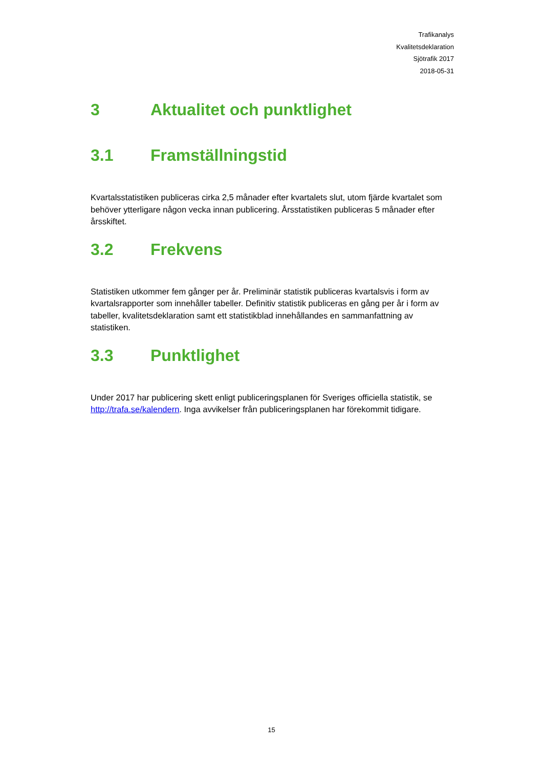Trafikanalys
Kvalitetsdeklaration
Sjötrafik 2017
2018-05-31
3 Aktualitet och punktlighet
3.1 Framställningstid
Kvartalsstatistiken publiceras cirka 2,5 månader efter kvartalets slut, utom fjärde kvartalet som behöver ytterligare någon vecka innan publicering. Årsstatistiken publiceras 5 månader efter årsskiftet.
3.2 Frekvens
Statistiken utkommer fem gånger per år. Preliminär statistik publiceras kvartalsvis i form av kvartalsrapporter som innehåller tabeller. Definitiv statistik publiceras en gång per år i form av tabeller, kvalitetsdeklaration samt ett statistikblad innehållandes en sammanfattning av statistiken.
3.3 Punktlighet
Under 2017 har publicering skett enligt publiceringsplanen för Sveriges officiella statistik, se http://trafa.se/kalendern. Inga avvikelser från publiceringsplanen har förekommit tidigare.
15